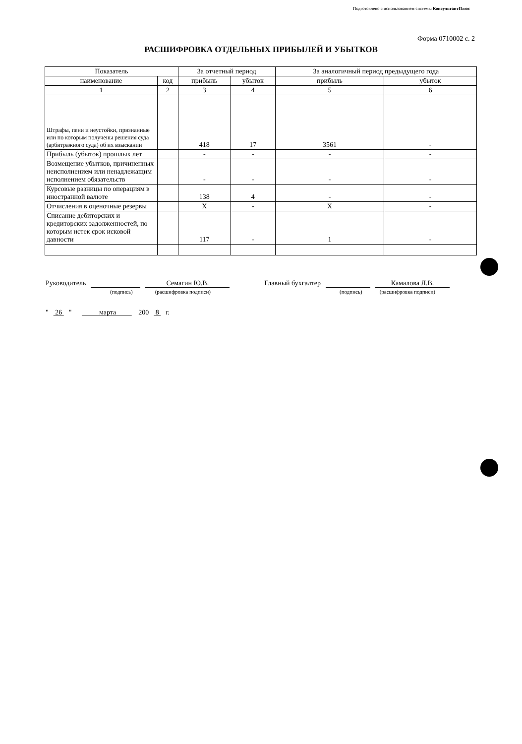Подготовлено с использованием системы КонсультантПлюс
Форма 0710002 с. 2
РАСШИФРОВКА ОТДЕЛЬНЫХ ПРИБЫЛЕЙ И УБЫТКОВ
| Показатель | | За отчетный период | | За аналогичный период предыдущего года | |
| --- | --- | --- | --- | --- | --- |
| наименование | код | прибыль | убыток | прибыль | убыток |
| 1 | 2 | 3 | 4 | 5 | 6 |
| Штрафы, пени и неустойки, признанные или по которым получены решения суда (арбитражного суда) об их взыскании | | 418 | 17 | 3561 | - |
| Прибыль (убыток) прошлых лет | | - | - | - | - |
| Возмещение убытков, причиненных неисполнением или ненадлежащим исполнением обязательств | | - | - | - | - |
| Курсовые разницы по операциям в иностранной валюте | | 138 | 4 | - | - |
| Отчисления в оценочные резервы | | X | - | X | - |
| Списание дебиторских и кредиторских задолженностей, по которым истек срок исковой давности | | 117 | - | 1 | - |
Руководитель Семагин Ю.В. Главный бухгалтер Камалова Л.В.
(подпись) (расшифровка подписи) (подпись) (расшифровка подписи)
" 26 " марта 200 8 г.